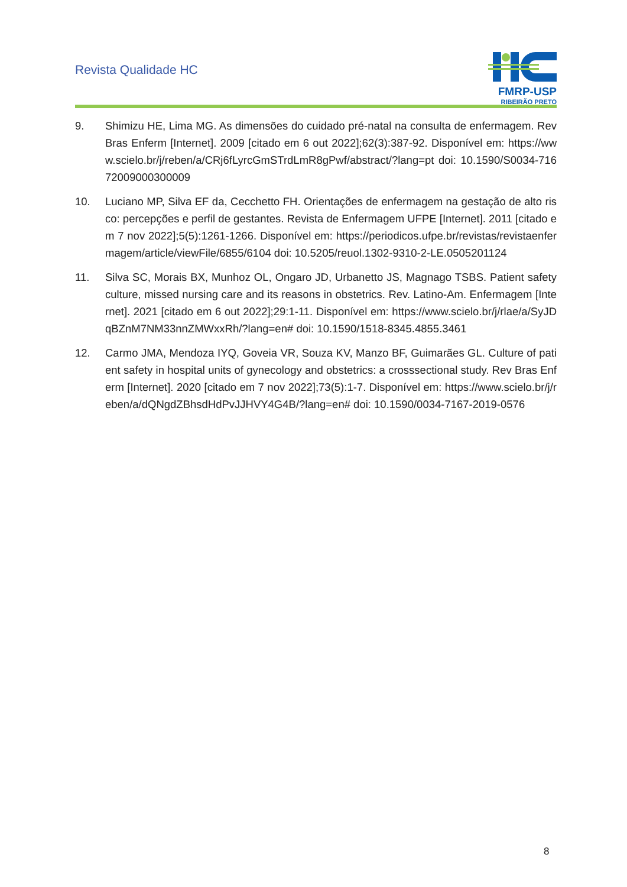Revista Qualidade HC
FMRP-USP
RIBEIRÃO PRETO
9. Shimizu HE, Lima MG. As dimensões do cuidado pré-natal na consulta de enfermagem. Rev Bras Enferm [Internet]. 2009 [citado em 6 out 2022];62(3):387-92. Disponível em: https://www.scielo.br/j/reben/a/CRj6fLyrcGmSTrdLmR8gPwf/abstract/?lang=pt doi: 10.1590/S0034-71672009000300009
10. Luciano MP, Silva EF da, Cecchetto FH. Orientações de enfermagem na gestação de alto risco: percepções e perfil de gestantes. Revista de Enfermagem UFPE [Internet]. 2011 [citado em 7 nov 2022];5(5):1261-1266. Disponível em: https://periodicos.ufpe.br/revistas/revistaenfermagem/article/viewFile/6855/6104 doi: 10.5205/reuol.1302-9310-2-LE.0505201124
11. Silva SC, Morais BX, Munhoz OL, Ongaro JD, Urbanetto JS, Magnago TSBS. Patient safety culture, missed nursing care and its reasons in obstetrics. Rev. Latino-Am. Enfermagem [Internet]. 2021 [citado em 6 out 2022];29:1-11. Disponível em: https://www.scielo.br/j/rlae/a/SyJDqBZnM7NM33nnZMWxxRh/?lang=en# doi: 10.1590/1518-8345.4855.3461
12. Carmo JMA, Mendoza IYQ, Goveia VR, Souza KV, Manzo BF, Guimarães GL. Culture of patient safety in hospital units of gynecology and obstetrics: a crosssectional study. Rev Bras Enferm [Internet]. 2020 [citado em 7 nov 2022];73(5):1-7. Disponível em: https://www.scielo.br/j/reben/a/dQNgdZBhsdHdPvJJHVY4G4B/?lang=en# doi: 10.1590/0034-7167-2019-0576
8